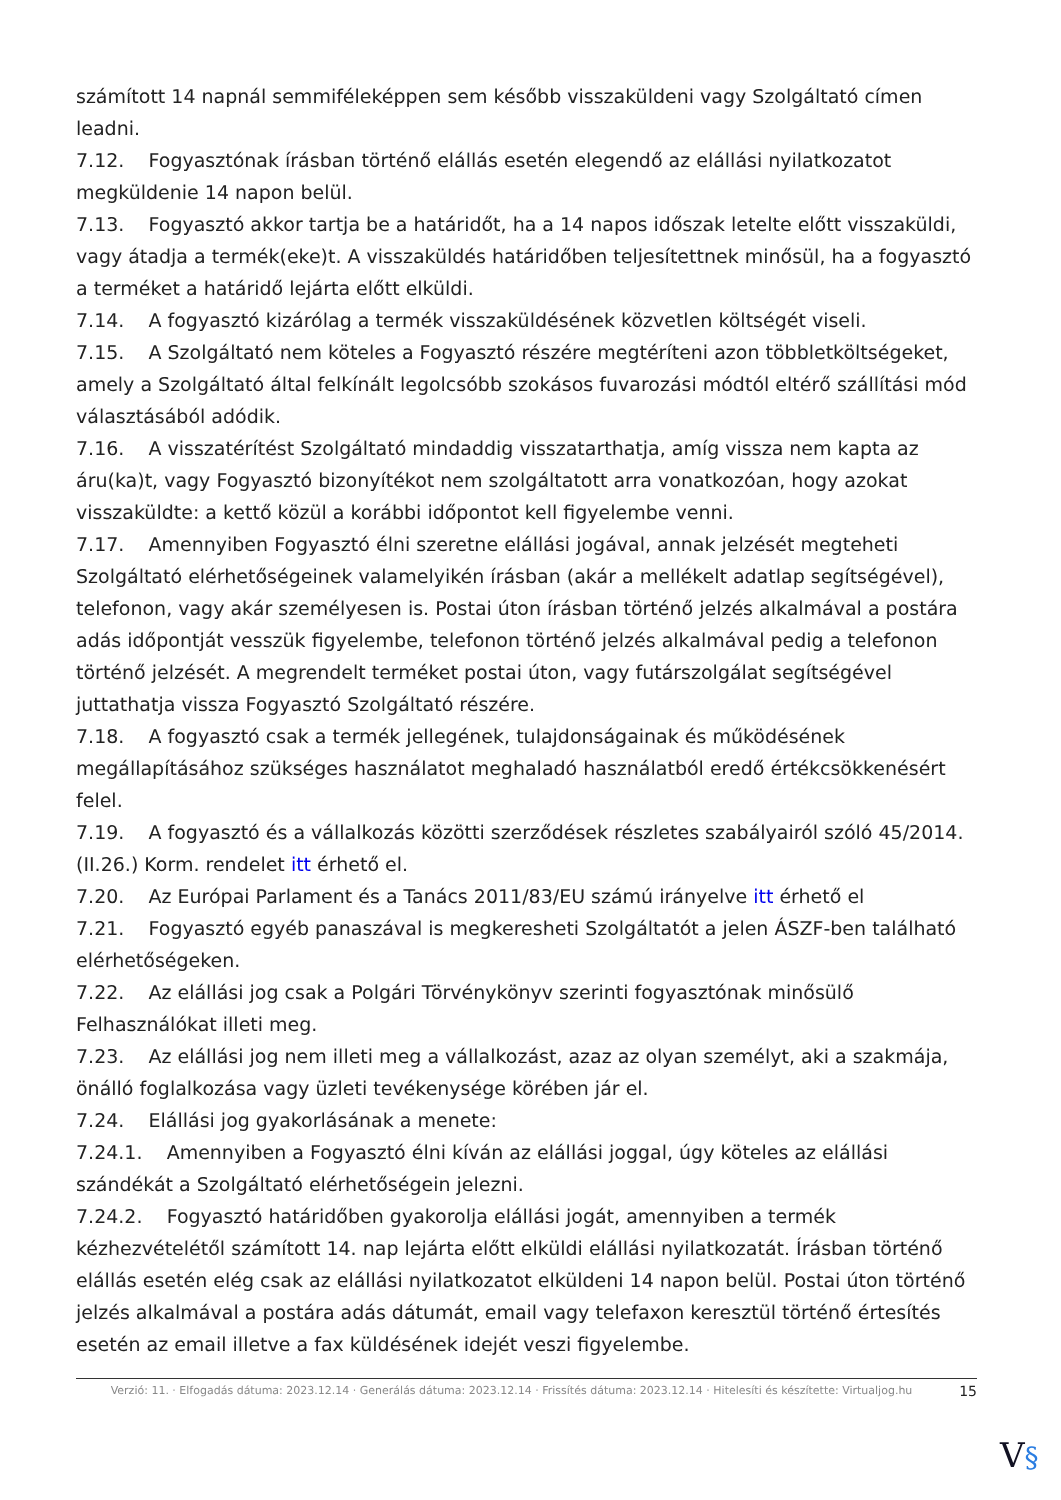számított 14 napnál semmiféleképpen sem később visszaküldeni vagy Szolgáltató címen leadni.
7.12. Fogyasztónak írásban történő elállás esetén elegendő az elállási nyilatkozatot megküldenie 14 napon belül.
7.13. Fogyasztó akkor tartja be a határidőt, ha a 14 napos időszak letelte előtt visszaküldi, vagy átadja a termék(eke)t. A visszaküldés határidőben teljesítettnek minősül, ha a fogyasztó a terméket a határidő lejárta előtt elküldi.
7.14. A fogyasztó kizárólag a termék visszaküldésének közvetlen költségét viseli.
7.15. A Szolgáltató nem köteles a Fogyasztó részére megtéríteni azon többletköltségeket, amely a Szolgáltató által felkínált legolcsóbb szokásos fuvarozási módtól eltérő szállítási mód választásából adódik.
7.16. A visszatérítést Szolgáltató mindaddig visszatarthatja, amíg vissza nem kapta az áru(ka)t, vagy Fogyasztó bizonyítékot nem szolgáltatott arra vonatkozóan, hogy azokat visszaküldte: a kettő közül a korábbi időpontot kell figyelembe venni.
7.17. Amennyiben Fogyasztó élni szeretne elállási jogával, annak jelzését megteheti Szolgáltató elérhetőségeinek valamelyikén írásban (akár a mellékelt adatlap segítségével), telefonon, vagy akár személyesen is. Postai úton írásban történő jelzés alkalmával a postára adás időpontját vesszük figyelembe, telefonon történő jelzés alkalmával pedig a telefonon történő jelzését. A megrendelt terméket postai úton, vagy futárszolgálat segítségével juttathatja vissza Fogyasztó Szolgáltató részére.
7.18. A fogyasztó csak a termék jellegének, tulajdonságainak és működésének megállapításához szükséges használatot meghaladó használatból eredő értékcsökkenésért felel.
7.19. A fogyasztó és a vállalkozás közötti szerződések részletes szabályairól szóló 45/2014. (II.26.) Korm. rendelet itt érhető el.
7.20. Az Európai Parlament és a Tanács 2011/83/EU számú irányelve itt érhető el
7.21. Fogyasztó egyéb panaszával is megkeresheti Szolgáltatót a jelen ÁSZF-ben található elérhetőségeken.
7.22. Az elállási jog csak a Polgári Törvénykönyv szerinti fogyasztónak minősülő Felhasználókat illeti meg.
7.23. Az elállási jog nem illeti meg a vállalkozást, azaz az olyan személyt, aki a szakmája, önálló foglalkozása vagy üzleti tevékenysége körében jár el.
7.24. Elállási jog gyakorlásának a menete:
7.24.1. Amennyiben a Fogyasztó élni kíván az elállási joggal, úgy köteles az elállási szándékát a Szolgáltató elérhetőségein jelezni.
7.24.2. Fogyasztó határidőben gyakorolja elállási jogát, amennyiben a termék kézhezvételétől számított 14. nap lejárta előtt elküldi elállási nyilatkozatát. Írásban történő elállás esetén elég csak az elállási nyilatkozatot elküldeni 14 napon belül. Postai úton történő jelzés alkalmával a postára adás dátumát, email vagy telefaxon keresztül történő értesítés esetén az email illetve a fax küldésének idejét veszi figyelembe.
Verzió: 11. · Elfogadás dátuma: 2023.12.14 · Generálás dátuma: 2023.12.14 · Frissítés dátuma: 2023.12.14 · Hitelesíti és készítette: Virtualjog.hu
15
V§